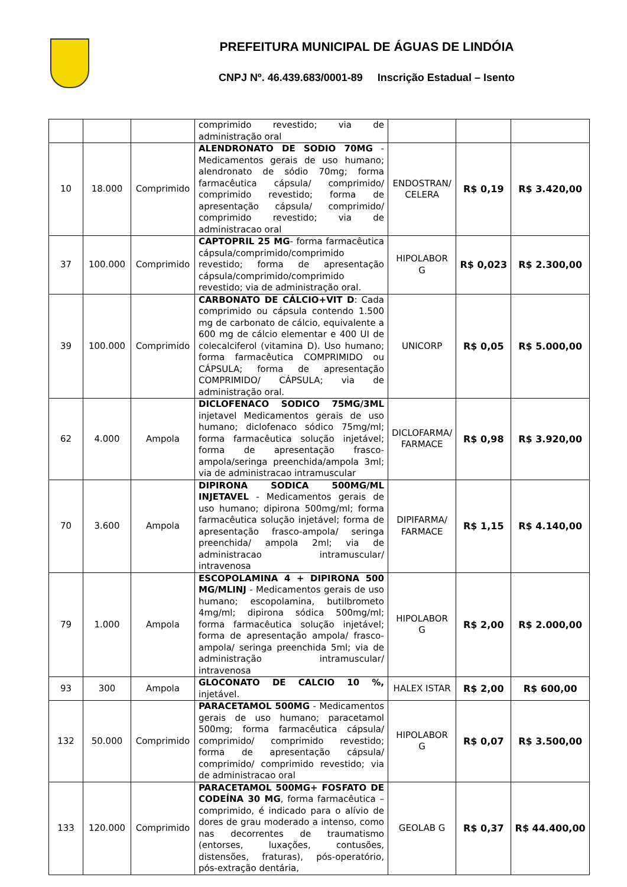PREFEITURA MUNICIPAL DE ÁGUAS DE LINDÓIA
CNPJ Nº. 46.439.683/0001-89 Inscrição Estadual – Isento
| | | | comprimido revestido; via de administração oral | | | |
| 10 | 18.000 | Comprimido | ALENDRONATO DE SODIO 70MG - Medicamentos gerais de uso humano; alendronato de sódio 70mg; forma farmacêutica cápsula/ comprimido/ comprimido revestido; forma de apresentação cápsula/ comprimido/ comprimido revestido; via de administracao oral | ENDOSTRAN/ CELERA | R$ 0,19 | R$ 3.420,00 |
| 37 | 100.000 | Comprimido | CAPTOPRIL 25 MG - forma farmacêutica cápsula/comprimido/comprimido revestido; forma de apresentação cápsula/comprimido/comprimido revestido; via de administração oral. | HIPOLABOR G | R$ 0,023 | R$ 2.300,00 |
| 39 | 100.000 | Comprimido | CARBONATO DE CÁLCIO+VIT D : Cada comprimido ou cápsula contendo 1.500 mg de carbonato de cálcio, equivalente a 600 mg de cálcio elementar e 400 UI de colecalciferol (vitamina D). Uso humano; forma farmacêutica COMPRIMIDO ou CÁPSULA; forma de apresentação COMPRIMIDO/ CÁPSULA; via de administração oral. | UNICORP | R$ 0,05 | R$ 5.000,00 |
| 62 | 4.000 | Ampola | DICLOFENACO SODICO 75MG/3ML injetavel Medicamentos gerais de uso humano; diclofenaco sódico 75mg/ml; forma farmacêutica solução injetável; forma de apresentação frasco-ampola/seringa preenchida/ampola 3ml; via de administracao intramuscular | DICLOFARMA/ FARMACE | R$ 0,98 | R$ 3.920,00 |
| 70 | 3.600 | Ampola | DIPIRONA SODICA 500MG/ML INJETAVEL - Medicamentos gerais de uso humano; dipirona 500mg/ml; forma farmacêutica solução injetável; forma de apresentação frasco-ampola/ seringa preenchida/ ampola 2ml; via de administracao intramuscular/ intravenosa | DIPIFARMA/ FARMACE | R$ 1,15 | R$ 4.140,00 |
| 79 | 1.000 | Ampola | ESCOPOLAMINA 4 + DIPIRONA 500 MG/MLINJ - Medicamentos gerais de uso humano; escopolamina, butilbrometo 4mg/ml; dipirona sódica 500mg/ml; forma farmacêutica solução injetável; forma de apresentação ampola/ frasco-ampola/ seringa preenchida 5ml; via de administração intramuscular/ intravenosa | HIPOLABOR G | R$ 2,00 | R$ 2.000,00 |
| 93 | 300 | Ampola | GLOCONATO DE CALCIO 10 %, injetável. | HALEX ISTAR | R$ 2,00 | R$ 600,00 |
| 132 | 50.000 | Comprimido | PARACETAMOL 500MG - Medicamentos gerais de uso humano; paracetamol 500mg; forma farmacêutica cápsula/ comprimido/ comprimido revestido; forma de apresentação cápsula/ comprimido/ comprimido revestido; via de administracao oral | HIPOLABOR G | R$ 0,07 | R$ 3.500,00 |
| 133 | 120.000 | Comprimido | PARACETAMOL 500MG+ FOSFATO DE CODEÍNA 30 MG , forma farmacêutica – comprimido, é indicado para o alívio de dores de grau moderado a intenso, como nas decorrentes de traumatismo (entorses, luxações, contusões, distensões, fraturas), pós-operatório, pós-extração dentária, | GEOLAB G | R$ 0,37 | R$ 44.400,00 |